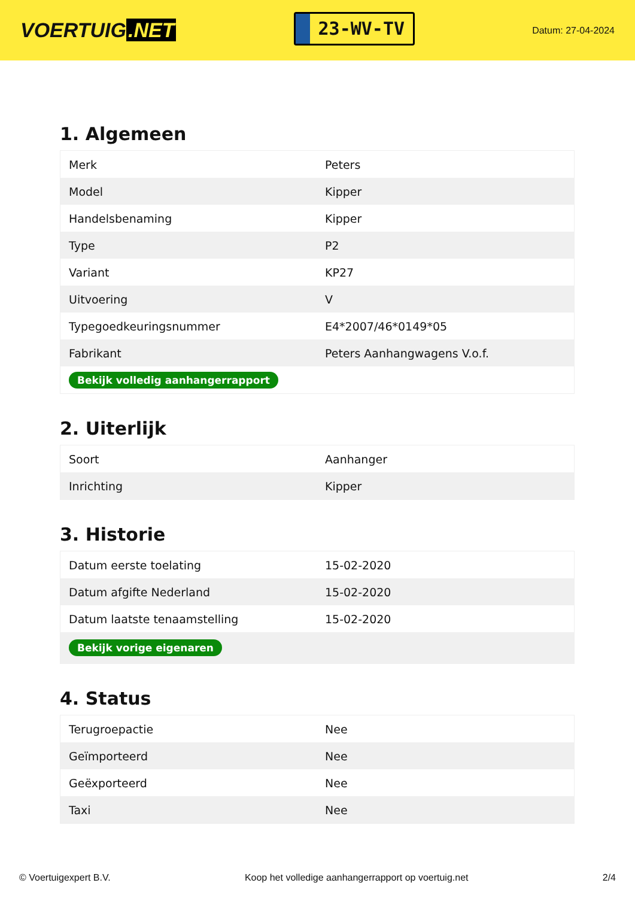VOERTUIG.NET
23-WV-TV
Datum: 27-04-2024
1. Algemeen
| Merk | Peters |
| Model | Kipper |
| Handelsbenaming | Kipper |
| Type | P2 |
| Variant | KP27 |
| Uitvoering | V |
| Typegoedkeuringsnummer | E4*2007/46*0149*05 |
| Fabrikant | Peters Aanhangwagens V.o.f. |
| Bekijk volledig aanhangerrapport | |
2. Uiterlijk
| Soort | Aanhanger |
| Inrichting | Kipper |
3. Historie
| Datum eerste toelating | 15-02-2020 |
| Datum afgifte Nederland | 15-02-2020 |
| Datum laatste tenaamstelling | 15-02-2020 |
| Bekijk vorige eigenaren | |
4. Status
| Terugroepactie | Nee |
| Geïmporteerd | Nee |
| Geëxporteerd | Nee |
| Taxi | Nee |
© Voertuigexpert B.V. Koop het volledige aanhangerrapport op voertuig.net 2/4